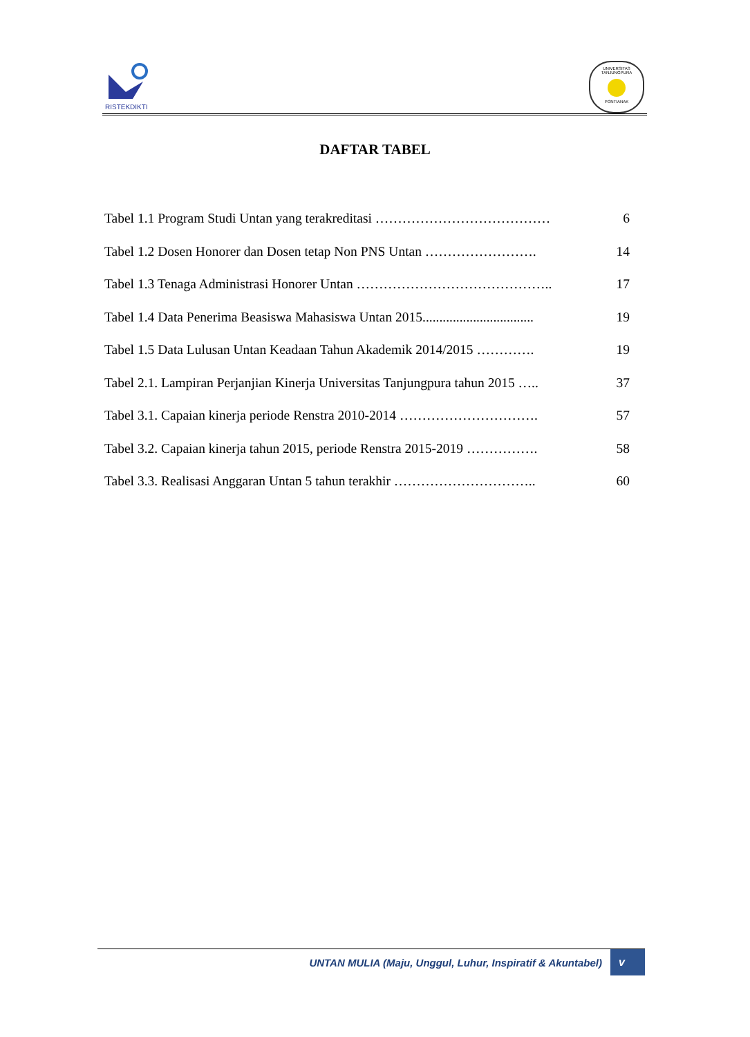RISTEKDIKTI
UNIVERSITAS TANJUNGPURA
PONTIANAK
DAFTAR TABEL
Tabel 1.1 Program Studi Untan yang terakreditasi ………………………………… 6
Tabel 1.2 Dosen Honorer dan Dosen tetap Non PNS Untan ……………………. 14
Tabel 1.3 Tenaga Administrasi Honorer Untan …………………………………….. 17
Tabel 1.4 Data Penerima Beasiswa Mahasiswa Untan 2015................................. 19
Tabel 1.5 Data Lulusan Untan Keadaan Tahun Akademik 2014/2015 …………. 19
Tabel 2.1. Lampiran Perjanjian Kinerja Universitas Tanjungpura tahun 2015 ….. 37
Tabel 3.1. Capaian kinerja periode Renstra 2010-2014 …………………………. 57
Tabel 3.2. Capaian kinerja tahun 2015, periode Renstra 2015-2019 ……………. 58
Tabel 3.3. Realisasi Anggaran Untan 5 tahun terakhir ………………………….. 60
UNTAN MULIA (Maju, Unggul, Luhur, Inspiratif & Akuntabel) v